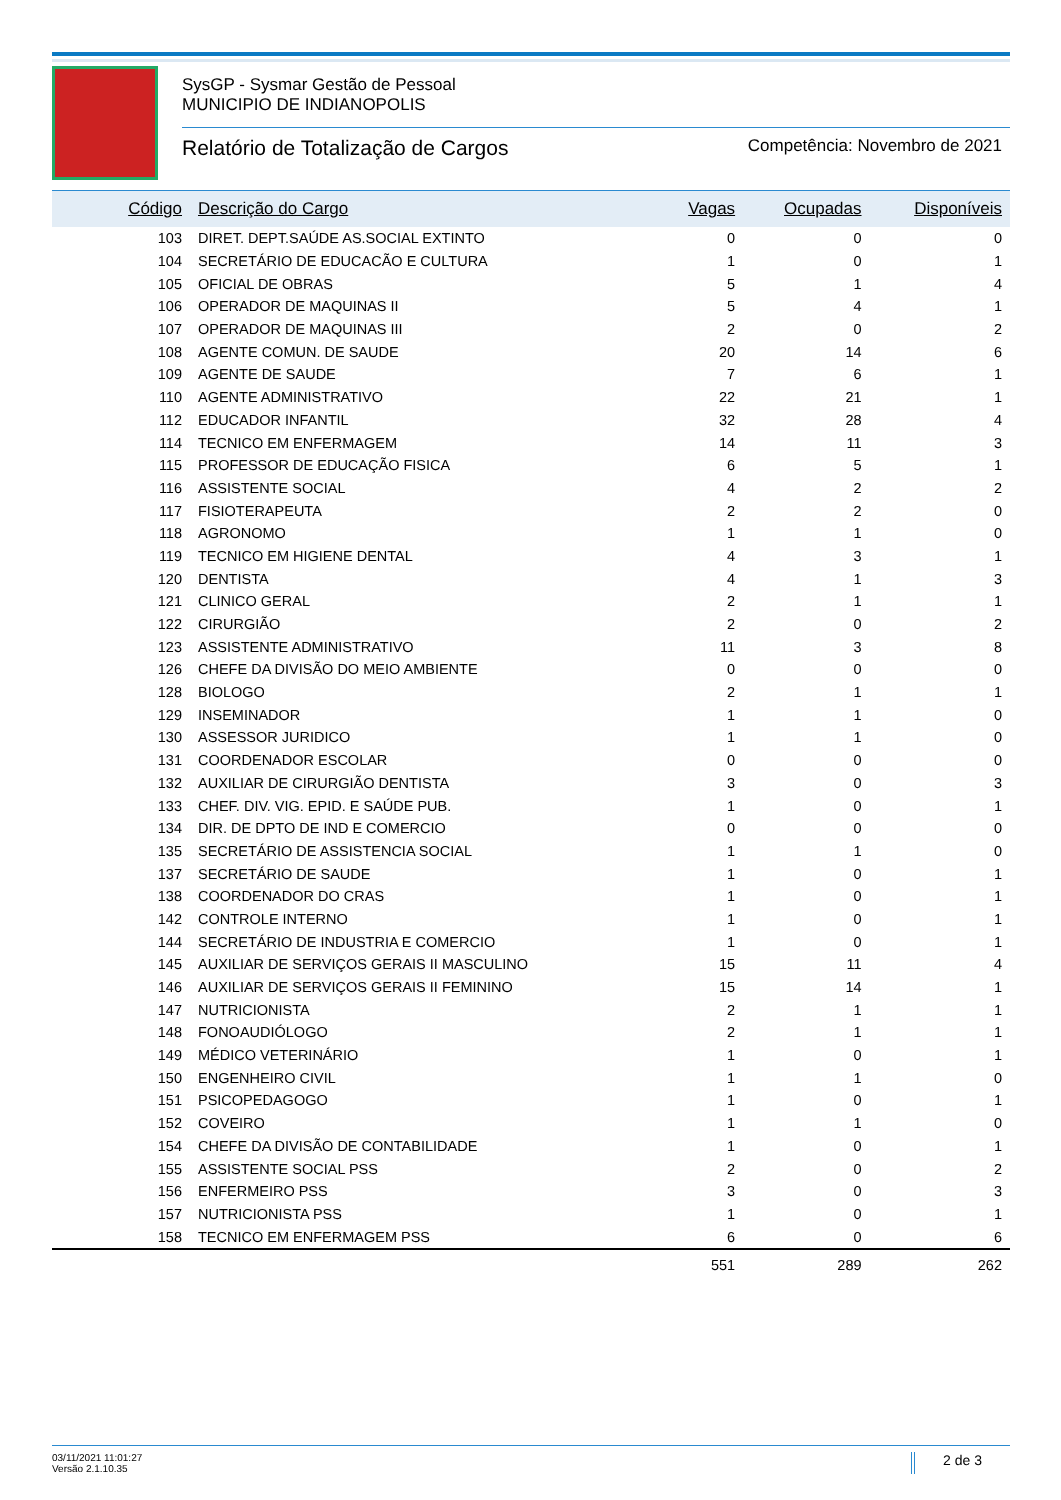SysGP - Sysmar Gestão de Pessoal
MUNICIPIO DE INDIANOPOLIS
Relatório de Totalização de Cargos Competência: Novembro de 2021
| Código | Descrição do Cargo | Vagas | Ocupadas | Disponíveis |
| --- | --- | --- | --- | --- |
| 103 | DIRET. DEPT.SAÚDE AS.SOCIAL EXTINTO | 0 | 0 | 0 |
| 104 | SECRETÁRIO DE EDUCACÃO E CULTURA | 1 | 0 | 1 |
| 105 | OFICIAL DE OBRAS | 5 | 1 | 4 |
| 106 | OPERADOR DE MAQUINAS II | 5 | 4 | 1 |
| 107 | OPERADOR DE MAQUINAS III | 2 | 0 | 2 |
| 108 | AGENTE COMUN. DE SAUDE | 20 | 14 | 6 |
| 109 | AGENTE DE SAUDE | 7 | 6 | 1 |
| 110 | AGENTE ADMINISTRATIVO | 22 | 21 | 1 |
| 112 | EDUCADOR INFANTIL | 32 | 28 | 4 |
| 114 | TECNICO EM ENFERMAGEM | 14 | 11 | 3 |
| 115 | PROFESSOR DE EDUCAÇÃO FISICA | 6 | 5 | 1 |
| 116 | ASSISTENTE SOCIAL | 4 | 2 | 2 |
| 117 | FISIOTERAPEUTA | 2 | 2 | 0 |
| 118 | AGRONOMO | 1 | 1 | 0 |
| 119 | TECNICO EM HIGIENE DENTAL | 4 | 3 | 1 |
| 120 | DENTISTA | 4 | 1 | 3 |
| 121 | CLINICO GERAL | 2 | 1 | 1 |
| 122 | CIRURGIÃO | 2 | 0 | 2 |
| 123 | ASSISTENTE ADMINISTRATIVO | 11 | 3 | 8 |
| 126 | CHEFE DA DIVISÃO DO MEIO AMBIENTE | 0 | 0 | 0 |
| 128 | BIOLOGO | 2 | 1 | 1 |
| 129 | INSEMINADOR | 1 | 1 | 0 |
| 130 | ASSESSOR JURIDICO | 1 | 1 | 0 |
| 131 | COORDENADOR ESCOLAR | 0 | 0 | 0 |
| 132 | AUXILIAR DE CIRURGIÃO DENTISTA | 3 | 0 | 3 |
| 133 | CHEF. DIV. VIG. EPID. E SAÚDE PUB. | 1 | 0 | 1 |
| 134 | DIR. DE DPTO DE IND E COMERCIO | 0 | 0 | 0 |
| 135 | SECRETÁRIO DE ASSISTENCIA SOCIAL | 1 | 1 | 0 |
| 137 | SECRETÁRIO DE SAUDE | 1 | 0 | 1 |
| 138 | COORDENADOR DO CRAS | 1 | 0 | 1 |
| 142 | CONTROLE INTERNO | 1 | 0 | 1 |
| 144 | SECRETÁRIO DE INDUSTRIA E COMERCIO | 1 | 0 | 1 |
| 145 | AUXILIAR DE SERVIÇOS GERAIS II MASCULINO | 15 | 11 | 4 |
| 146 | AUXILIAR DE SERVIÇOS GERAIS II FEMININO | 15 | 14 | 1 |
| 147 | NUTRICIONISTA | 2 | 1 | 1 |
| 148 | FONOAUDIÓLOGO | 2 | 1 | 1 |
| 149 | MÉDICO VETERINÁRIO | 1 | 0 | 1 |
| 150 | ENGENHEIRO CIVIL | 1 | 1 | 0 |
| 151 | PSICOPEDAGOGO | 1 | 0 | 1 |
| 152 | COVEIRO | 1 | 1 | 0 |
| 154 | CHEFE DA DIVISÃO DE CONTABILIDADE | 1 | 0 | 1 |
| 155 | ASSISTENTE SOCIAL PSS | 2 | 0 | 2 |
| 156 | ENFERMEIRO PSS | 3 | 0 | 3 |
| 157 | NUTRICIONISTA PSS | 1 | 0 | 1 |
| 158 | TECNICO EM ENFERMAGEM PSS | 6 | 0 | 6 |
| | | 551 | 289 | 262 |
03/11/2021 11:01:27
Versão 2.1.10.35
2 de 3